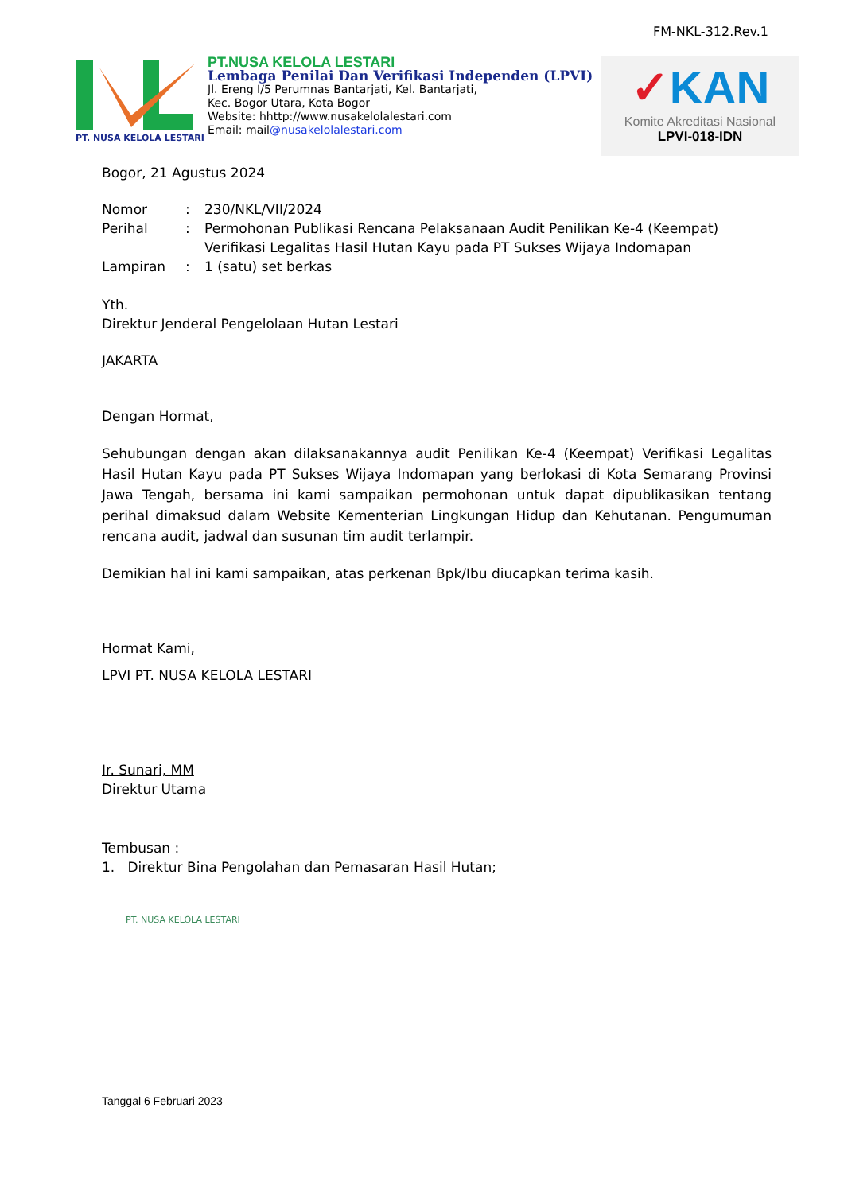FM-NKL-312.Rev.1
PT. NUSA KELOLA LESTARI
PT.NUSA KELOLA LESTARI
Lembaga Penilai Dan Verifikasi Independen (LPVI)
Jl. Ereng I/5 Perumnas Bantarjati, Kel. Bantarjati,
Kec. Bogor Utara, Kota Bogor
Website: hhttp://www.nusakelolalestari.com
Email: mail@nusakelolalestari.com
✓KAN
Komite Akreditasi Nasional
LPVI-018-IDN
Bogor, 21 Agustus 2024
| Nomor | : | 230/NKL/VII/2024 |
| Perihal | : | Permohonan Publikasi Rencana Pelaksanaan Audit Penilikan Ke-4 (Keempat) Verifikasi Legalitas Hasil Hutan Kayu pada PT Sukses Wijaya Indomapan |
| Lampiran | : | 1 (satu) set berkas |
Yth.
Direktur Jenderal Pengelolaan Hutan Lestari
JAKARTA
Dengan Hormat,
Sehubungan dengan akan dilaksanakannya audit Penilikan Ke-4 (Keempat) Verifikasi Legalitas Hasil Hutan Kayu pada PT Sukses Wijaya Indomapan yang berlokasi di Kota Semarang Provinsi Jawa Tengah, bersama ini kami sampaikan permohonan untuk dapat dipublikasikan tentang perihal dimaksud dalam Website Kementerian Lingkungan Hidup dan Kehutanan. Pengumuman rencana audit, jadwal dan susunan tim audit terlampir.
Demikian hal ini kami sampaikan, atas perkenan Bpk/Ibu diucapkan terima kasih.
Hormat Kami,
LPVI PT. NUSA KELOLA LESTARI
PT. NUSA KELOLA LESTARI
Ir. Sunari, MM
Direktur Utama
Tembusan :
1. Direktur Bina Pengolahan dan Pemasaran Hasil Hutan;
Tanggal 6 Februari 2023